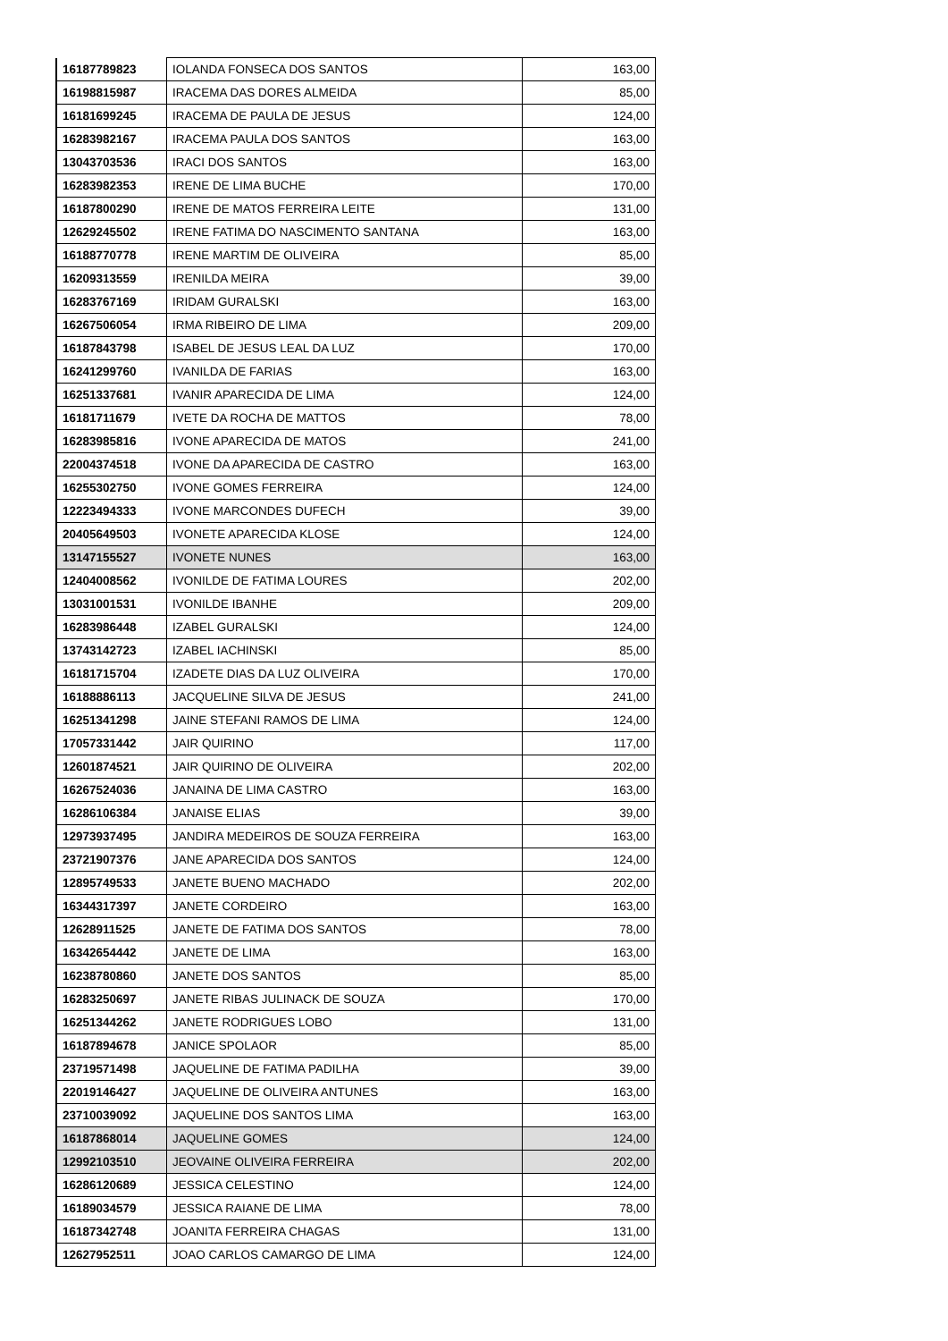| 16187789823 | IOLANDA FONSECA DOS SANTOS | 163,00 |
| 16198815987 | IRACEMA DAS DORES ALMEIDA | 85,00 |
| 16181699245 | IRACEMA DE PAULA DE JESUS | 124,00 |
| 16283982167 | IRACEMA PAULA DOS SANTOS | 163,00 |
| 13043703536 | IRACI DOS SANTOS | 163,00 |
| 16283982353 | IRENE DE LIMA BUCHE | 170,00 |
| 16187800290 | IRENE DE MATOS FERREIRA LEITE | 131,00 |
| 12629245502 | IRENE FATIMA DO NASCIMENTO SANTANA | 163,00 |
| 16188770778 | IRENE MARTIM DE OLIVEIRA | 85,00 |
| 16209313559 | IRENILDA MEIRA | 39,00 |
| 16283767169 | IRIDAM GURALSKI | 163,00 |
| 16267506054 | IRMA RIBEIRO DE LIMA | 209,00 |
| 16187843798 | ISABEL DE JESUS LEAL DA LUZ | 170,00 |
| 16241299760 | IVANILDA DE FARIAS | 163,00 |
| 16251337681 | IVANIR APARECIDA DE LIMA | 124,00 |
| 16181711679 | IVETE DA ROCHA DE MATTOS | 78,00 |
| 16283985816 | IVONE APARECIDA DE MATOS | 241,00 |
| 22004374518 | IVONE DA APARECIDA DE CASTRO | 163,00 |
| 16255302750 | IVONE GOMES FERREIRA | 124,00 |
| 12223494333 | IVONE MARCONDES DUFECH | 39,00 |
| 20405649503 | IVONETE APARECIDA KLOSE | 124,00 |
| 13147155527 | IVONETE NUNES | 163,00 |
| 12404008562 | IVONILDE DE FATIMA LOURES | 202,00 |
| 13031001531 | IVONILDE IBANHE | 209,00 |
| 16283986448 | IZABEL GURALSKI | 124,00 |
| 13743142723 | IZABEL IACHINSKI | 85,00 |
| 16181715704 | IZADETE DIAS DA LUZ OLIVEIRA | 170,00 |
| 16188886113 | JACQUELINE SILVA DE JESUS | 241,00 |
| 16251341298 | JAINE STEFANI RAMOS DE LIMA | 124,00 |
| 17057331442 | JAIR QUIRINO | 117,00 |
| 12601874521 | JAIR QUIRINO DE OLIVEIRA | 202,00 |
| 16267524036 | JANAINA DE LIMA CASTRO | 163,00 |
| 16286106384 | JANAISE ELIAS | 39,00 |
| 12973937495 | JANDIRA MEDEIROS DE SOUZA FERREIRA | 163,00 |
| 23721907376 | JANE APARECIDA DOS SANTOS | 124,00 |
| 12895749533 | JANETE BUENO MACHADO | 202,00 |
| 16344317397 | JANETE CORDEIRO | 163,00 |
| 12628911525 | JANETE DE FATIMA DOS SANTOS | 78,00 |
| 16342654442 | JANETE DE LIMA | 163,00 |
| 16238780860 | JANETE DOS SANTOS | 85,00 |
| 16283250697 | JANETE RIBAS JULINACK DE SOUZA | 170,00 |
| 16251344262 | JANETE RODRIGUES LOBO | 131,00 |
| 16187894678 | JANICE SPOLAOR | 85,00 |
| 23719571498 | JAQUELINE DE FATIMA PADILHA | 39,00 |
| 22019146427 | JAQUELINE DE OLIVEIRA ANTUNES | 163,00 |
| 23710039092 | JAQUELINE DOS SANTOS LIMA | 163,00 |
| 16187868014 | JAQUELINE GOMES | 124,00 |
| 12992103510 | JEOVAINE OLIVEIRA FERREIRA | 202,00 |
| 16286120689 | JESSICA CELESTINO | 124,00 |
| 16189034579 | JESSICA RAIANE DE LIMA | 78,00 |
| 16187342748 | JOANITA FERREIRA CHAGAS | 131,00 |
| 12627952511 | JOAO CARLOS CAMARGO DE LIMA | 124,00 |